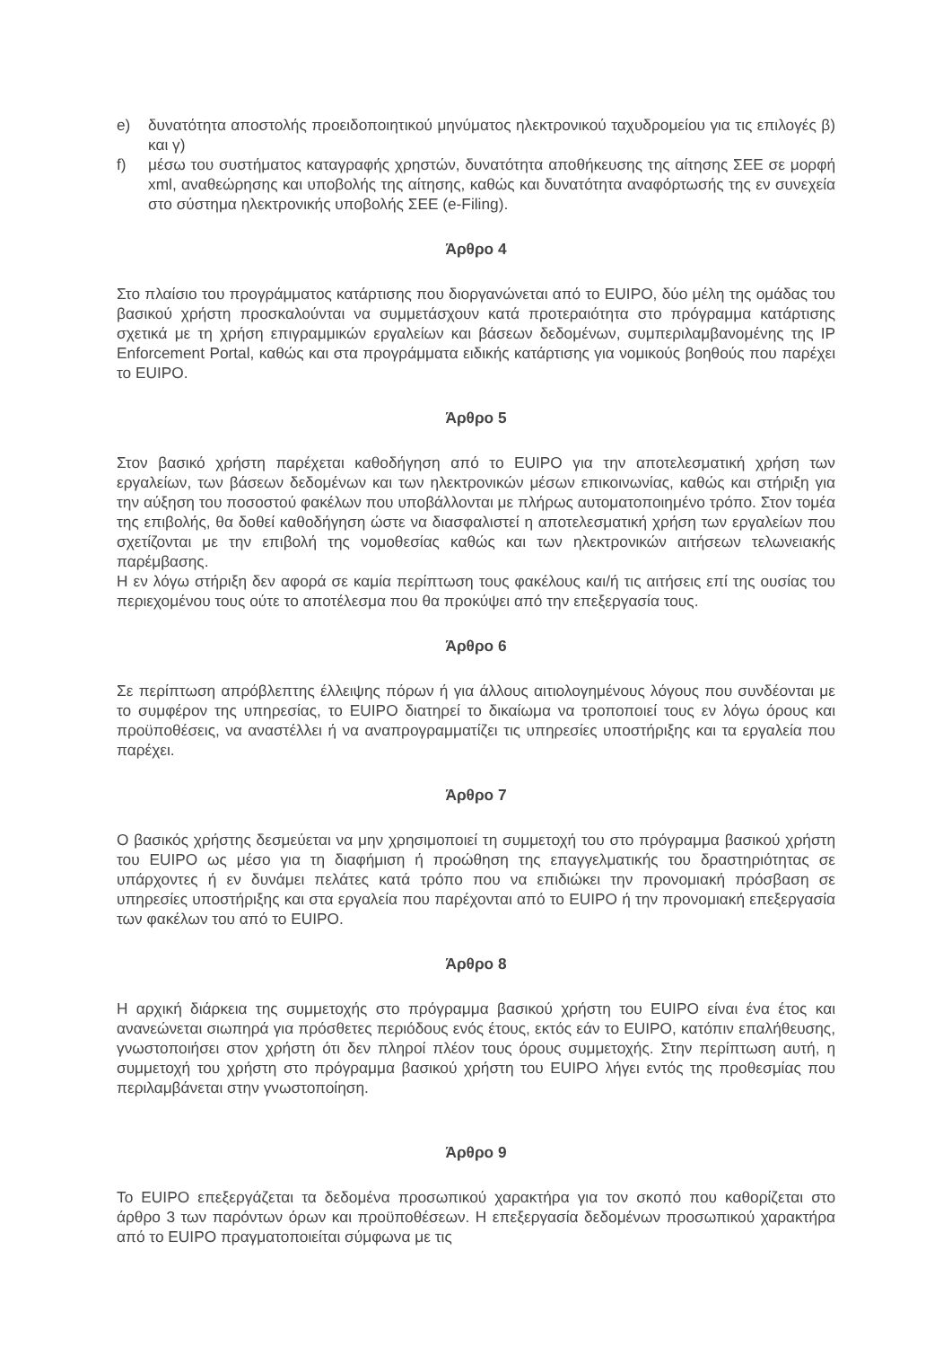e) δυνατότητα αποστολής προειδοποιητικού μηνύματος ηλεκτρονικού ταχυδρομείου για τις επιλογές β) και γ)
f) μέσω του συστήματος καταγραφής χρηστών, δυνατότητα αποθήκευσης της αίτησης ΣΕΕ σε μορφή xml, αναθεώρησης και υποβολής της αίτησης, καθώς και δυνατότητα αναφόρτωσής της εν συνεχεία στο σύστημα ηλεκτρονικής υποβολής ΣΕΕ (e-Filing).
Άρθρο 4
Στο πλαίσιο του προγράμματος κατάρτισης που διοργανώνεται από το EUIPO, δύο μέλη της ομάδας του βασικού χρήστη προσκαλούνται να συμμετάσχουν κατά προτεραιότητα στο πρόγραμμα κατάρτισης σχετικά με τη χρήση επιγραμμικών εργαλείων και βάσεων δεδομένων, συμπεριλαμβανομένης της IP Enforcement Portal, καθώς και στα προγράμματα ειδικής κατάρτισης για νομικούς βοηθούς που παρέχει το EUIPO.
Άρθρο 5
Στον βασικό χρήστη παρέχεται καθοδήγηση από το EUIPO για την αποτελεσματική χρήση των εργαλείων, των βάσεων δεδομένων και των ηλεκτρονικών μέσων επικοινωνίας, καθώς και στήριξη για την αύξηση του ποσοστού φακέλων που υποβάλλονται με πλήρως αυτοματοποιημένο τρόπο. Στον τομέα της επιβολής, θα δοθεί καθοδήγηση ώστε να διασφαλιστεί η αποτελεσματική χρήση των εργαλείων που σχετίζονται με την επιβολή της νομοθεσίας καθώς και των ηλεκτρονικών αιτήσεων τελωνειακής παρέμβασης.
Η εν λόγω στήριξη δεν αφορά σε καμία περίπτωση τους φακέλους και/ή τις αιτήσεις επί της ουσίας του περιεχομένου τους ούτε το αποτέλεσμα που θα προκύψει από την επεξεργασία τους.
Άρθρο 6
Σε περίπτωση απρόβλεπτης έλλειψης πόρων ή για άλλους αιτιολογημένους λόγους που συνδέονται με το συμφέρον της υπηρεσίας, το EUIPO διατηρεί το δικαίωμα να τροποποιεί τους εν λόγω όρους και προϋποθέσεις, να αναστέλλει ή να αναπρογραμματίζει τις υπηρεσίες υποστήριξης και τα εργαλεία που παρέχει.
Άρθρο 7
Ο βασικός χρήστης δεσμεύεται να μην χρησιμοποιεί τη συμμετοχή του στο πρόγραμμα βασικού χρήστη του EUIPO ως μέσο για τη διαφήμιση ή προώθηση της επαγγελματικής του δραστηριότητας σε υπάρχοντες ή εν δυνάμει πελάτες κατά τρόπο που να επιδιώκει την προνομιακή πρόσβαση σε υπηρεσίες υποστήριξης και στα εργαλεία που παρέχονται από το EUIPO ή την προνομιακή επεξεργασία των φακέλων του από το EUIPO.
Άρθρο 8
Η αρχική διάρκεια της συμμετοχής στο πρόγραμμα βασικού χρήστη του EUIPO είναι ένα έτος και ανανεώνεται σιωπηρά για πρόσθετες περιόδους ενός έτους, εκτός εάν το EUIPO, κατόπιν επαλήθευσης, γνωστοποιήσει στον χρήστη ότι δεν πληροί πλέον τους όρους συμμετοχής. Στην περίπτωση αυτή, η συμμετοχή του χρήστη στο πρόγραμμα βασικού χρήστη του EUIPO λήγει εντός της προθεσμίας που περιλαμβάνεται στην γνωστοποίηση.
Άρθρο 9
Το EUIPO επεξεργάζεται τα δεδομένα προσωπικού χαρακτήρα για τον σκοπό που καθορίζεται στο άρθρο 3 των παρόντων όρων και προϋποθέσεων. Η επεξεργασία δεδομένων προσωπικού χαρακτήρα από το EUIPO πραγματοποιείται σύμφωνα με τις